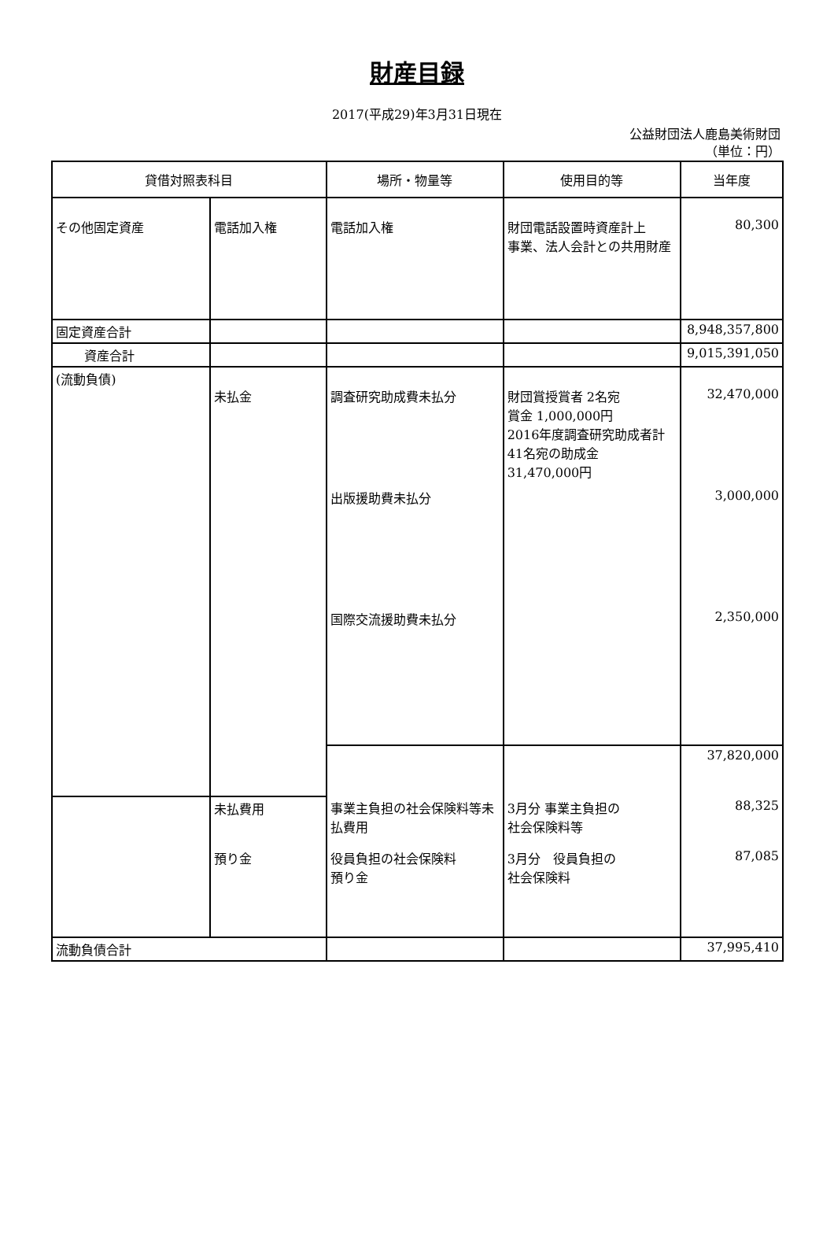財産目録
2017(平成29)年3月31日現在
公益財団法人鹿島美術財団
（単位：円）
| 貸借対照表科目 | | 場所・物量等 | 使用目的等 | 当年度 |
| --- | --- | --- | --- | --- |
| その他固定資産 | 電話加入権 | 電話加入権 | 財団電話設置時資産計上 事業、法人会計との共用財産 | 80,300 |
| 固定資産合計 | | | | 8,948,357,800 |
| 資産合計 | | | | 9,015,391,050 |
| (流動負債) | 未払金 | 調査研究助成費未払分 | 財団賞授賞者 2名宛 賞金 1,000,000円 2016年度調査研究助成者計 41名宛の助成金 31,470,000円 | 32,470,000 |
| | | 出版援助費未払分 | | 3,000,000 |
| | | 国際交流援助費未払分 | | 2,350,000 |
| | | | | 37,820,000 |
| | 未払費用 | 事業主負担の社会保険料等未払費用 | 3月分 事業主負担の 社会保険料等 | 88,325 |
| | 預り金 | 役員負担の社会保険料 預り金 | 3月分 役員負担の 社会保険料 | 87,085 |
| 流動負債合計 | | | | 37,995,410 |